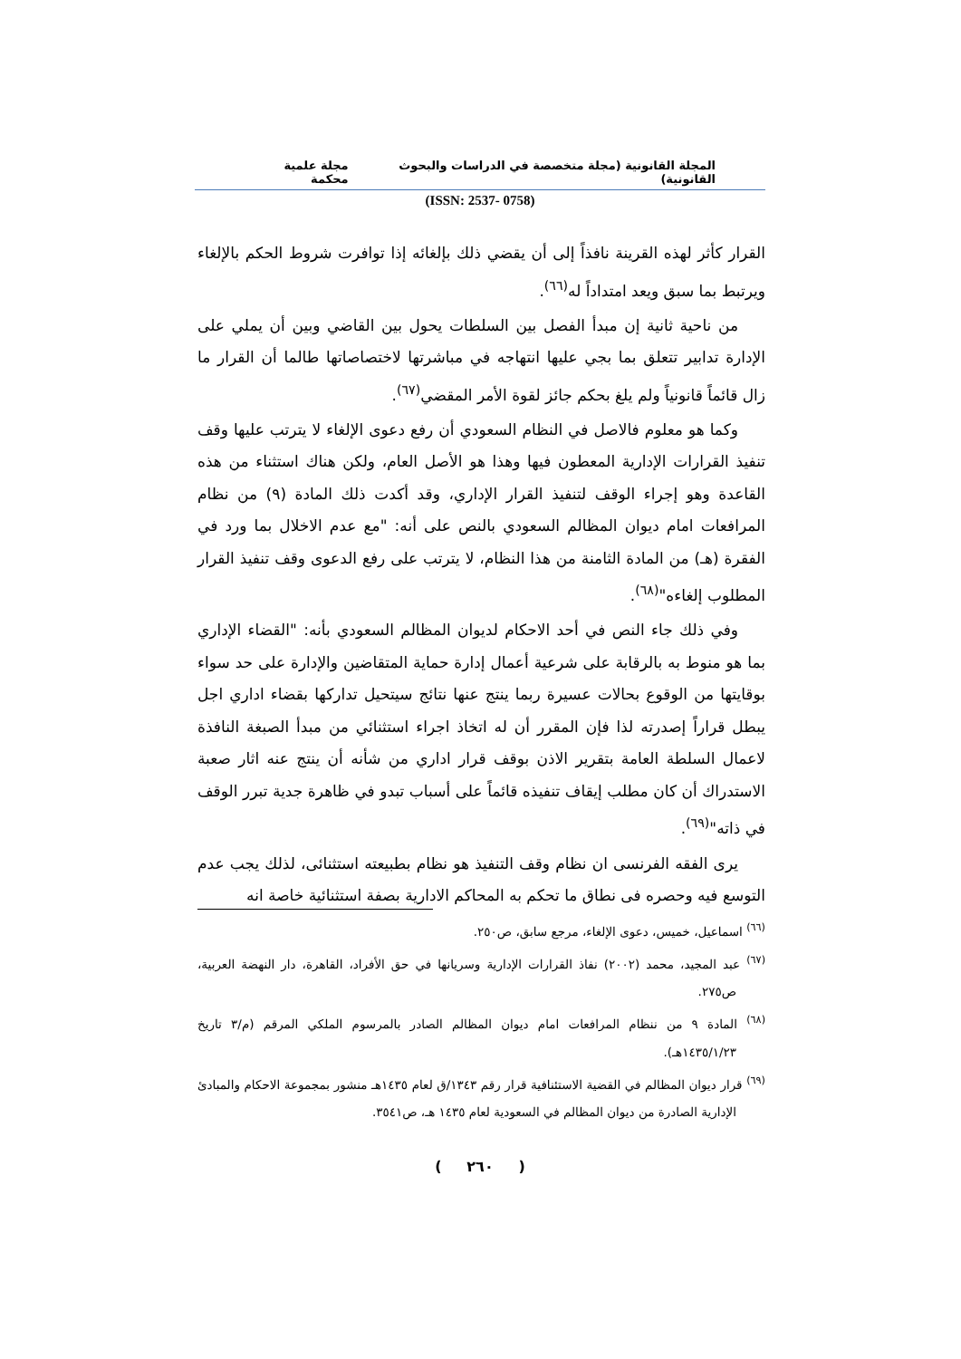المجلة القانونية (مجلة متخصصة في الدراسات والبحوث القانونية) مجلة علمية محكمة
(ISSN: 2537- 0758)
القرار كأثر لهذه القرينة نافذاً إلى أن يقضي ذلك بإلغائه إذا توافرت شروط الحكم بالإلغاء ويرتبط بما سبق ويعد امتداداً له<sup>(٦٦)</sup>.
من ناحية ثانية إن مبدأ الفصل بين السلطات يحول بين القاضي وبين أن يملي على الإدارة تدابير تتعلق بما بجي عليها انتهاجه في مباشرتها لاختصاصاتها طالما أن القرار ما زال قائماً قانونياً ولم يلغ بحكم جائز لقوة الأمر المقضي<sup>(٦٧)</sup>.
وكما هو معلوم فالاصل في النظام السعودي أن رفع دعوى الإلغاء لا يترتب عليها وقف تنفيذ القرارات الإدارية المعطون فيها وهذا هو الأصل العام، ولكن هناك استثناء من هذه القاعدة وهو إجراء الوقف لتنفيذ القرار الإداري، وقد أكدت ذلك المادة (٩) من نظام المرافعات امام ديوان المظالم السعودي بالنص على أنه: "مع عدم الاخلال بما ورد في الفقرة (هـ) من المادة الثامنة من هذا النظام، لا يترتب على رفع الدعوى وقف تنفيذ القرار المطلوب إلغاءه"<sup>(٦٨)</sup>.
وفي ذلك جاء النص في أحد الاحكام لديوان المظالم السعودي بأنه: "القضاء الإداري بما هو منوط به بالرقابة على شرعية أعمال إدارة حماية المتقاضين والإدارة على حد سواء بوقايتها من الوقوع بحالات عسيرة ربما ينتج عنها نتائج سيتحيل تداركها بقضاء اداري اجل يبطل قراراً إصدرته لذا فإن المقرر أن له اتخاذ اجراء استثنائي من مبدأ الصبغة النافذة لاعمال السلطة العامة بتقرير الاذن بوقف قرار اداري من شأنه أن ينتج عنه اثار صعبة الاستدراك أن كان مطلب إيقاف تنفيذه قائماً على أسباب تبدو في ظاهرة جدية تبرر الوقف في ذاته"<sup>(٦٩)</sup>.
يرى الفقه الفرنسى ان نظام وقف التنفيذ هو نظام بطبيعته استثنائى، لذلك يجب عدم التوسع فيه وحصره فى نطاق ما تحكم به المحاكم الادارية بصفة استثنائية خاصة انه
<sup>(٦٦)</sup> اسماعيل، خميس، دعوى الإلغاء، مرجع سابق، ص٢٥٠.
<sup>(٦٧)</sup> عبد المجيد، محمد (٢٠٠٢) نفاذ القرارات الإدارية وسريانها في حق الأفراد، القاهرة، دار النهضة العربية، ص٢٧٥.
<sup>(٦٨)</sup> المادة ٩ من ننظام المرافعات امام ديوان المظالم الصادر بالمرسوم الملكي المرقم (م/٣ تاريخ ١٤٣٥/١/٢٣هـ).
<sup>(٦٩)</sup> قرار ديوان المظالم في القضية الاستئنافية قرار رقم ١٣٤٣/ق لعام ١٤٣٥هـ منشور بمجموعة الاحكام والمبادئ الإدارية الصادرة من ديوان المظالم في السعودية لعام ١٤٣٥ هـ، ص٣٥٤١.
( ٢٦٠ )